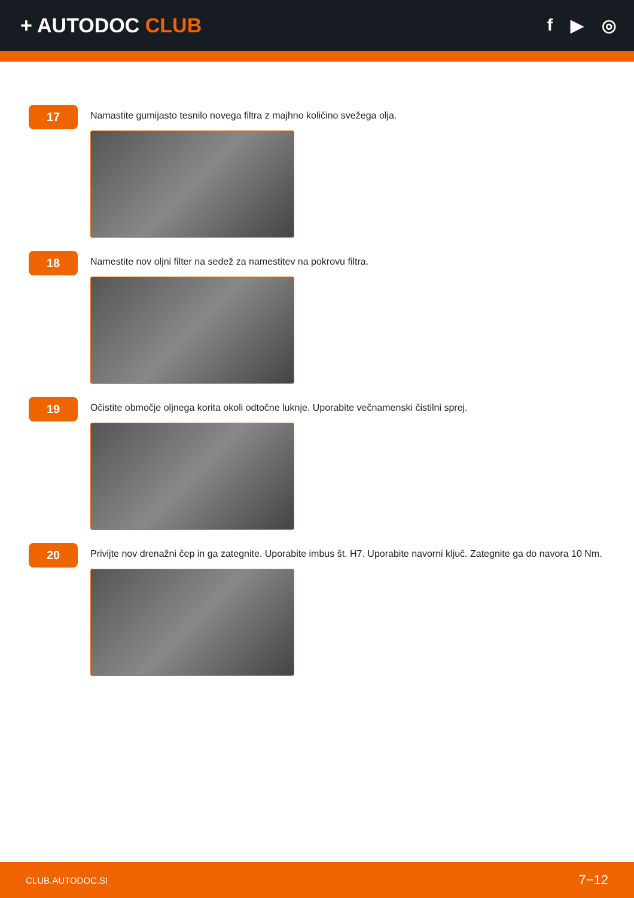+ AUTODOC CLUB
f ▶ ◎
17
Namastite gumijasto tesnilo novega filtra z majhno količino svežega olja.
18
Namestite nov oljni filter na sedež za namestitev na pokrovu filtra.
19
Očistite območje oljnega korita okoli odtočne luknje. Uporabite večnamenski čistilni sprej.
20
Privijte nov drenažni čep in ga zategnite. Uporabite imbus št. H7. Uporabite navorni ključ. Zategnite ga do navora 10 Nm.
CLUB.AUTODOC.SI 7−12